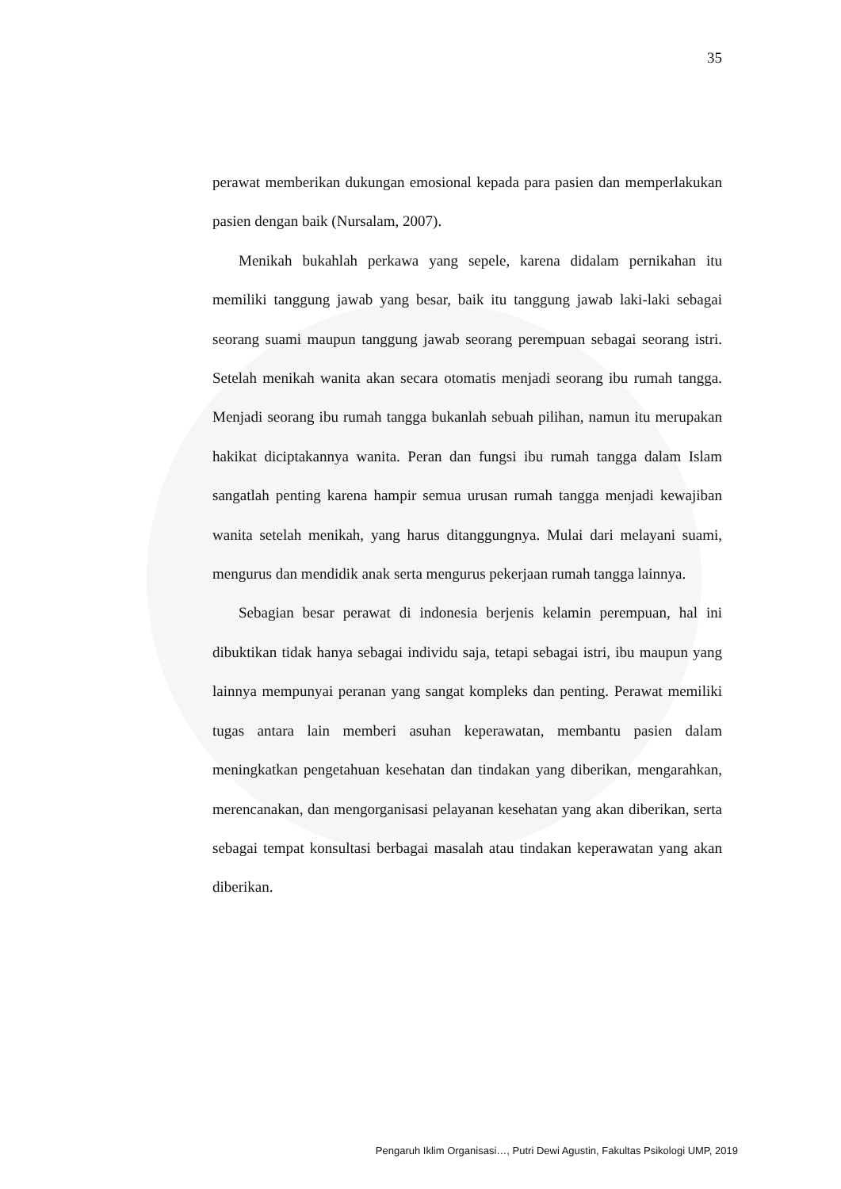35
perawat memberikan dukungan emosional kepada para pasien dan memperlakukan pasien dengan baik (Nursalam, 2007).
Menikah bukahlah perkawa yang sepele, karena didalam pernikahan itu memiliki tanggung jawab yang besar, baik itu tanggung jawab laki-laki sebagai seorang suami maupun tanggung jawab seorang perempuan sebagai seorang istri. Setelah menikah wanita akan secara otomatis menjadi seorang ibu rumah tangga. Menjadi seorang ibu rumah tangga bukanlah sebuah pilihan, namun itu merupakan hakikat diciptakannya wanita. Peran dan fungsi ibu rumah tangga dalam Islam sangatlah penting karena hampir semua urusan rumah tangga menjadi kewajiban wanita setelah menikah, yang harus ditanggungnya. Mulai dari melayani suami, mengurus dan mendidik anak serta mengurus pekerjaan rumah tangga lainnya.
Sebagian besar perawat di indonesia berjenis kelamin perempuan, hal ini dibuktikan tidak hanya sebagai individu saja, tetapi sebagai istri, ibu maupun yang lainnya mempunyai peranan yang sangat kompleks dan penting. Perawat memiliki tugas antara lain memberi asuhan keperawatan, membantu pasien dalam meningkatkan pengetahuan kesehatan dan tindakan yang diberikan, mengarahkan, merencanakan, dan mengorganisasi pelayanan kesehatan yang akan diberikan, serta sebagai tempat konsultasi berbagai masalah atau tindakan keperawatan yang akan diberikan.
Pengaruh Iklim Organisasi…, Putri Dewi Agustin, Fakultas Psikologi UMP, 2019